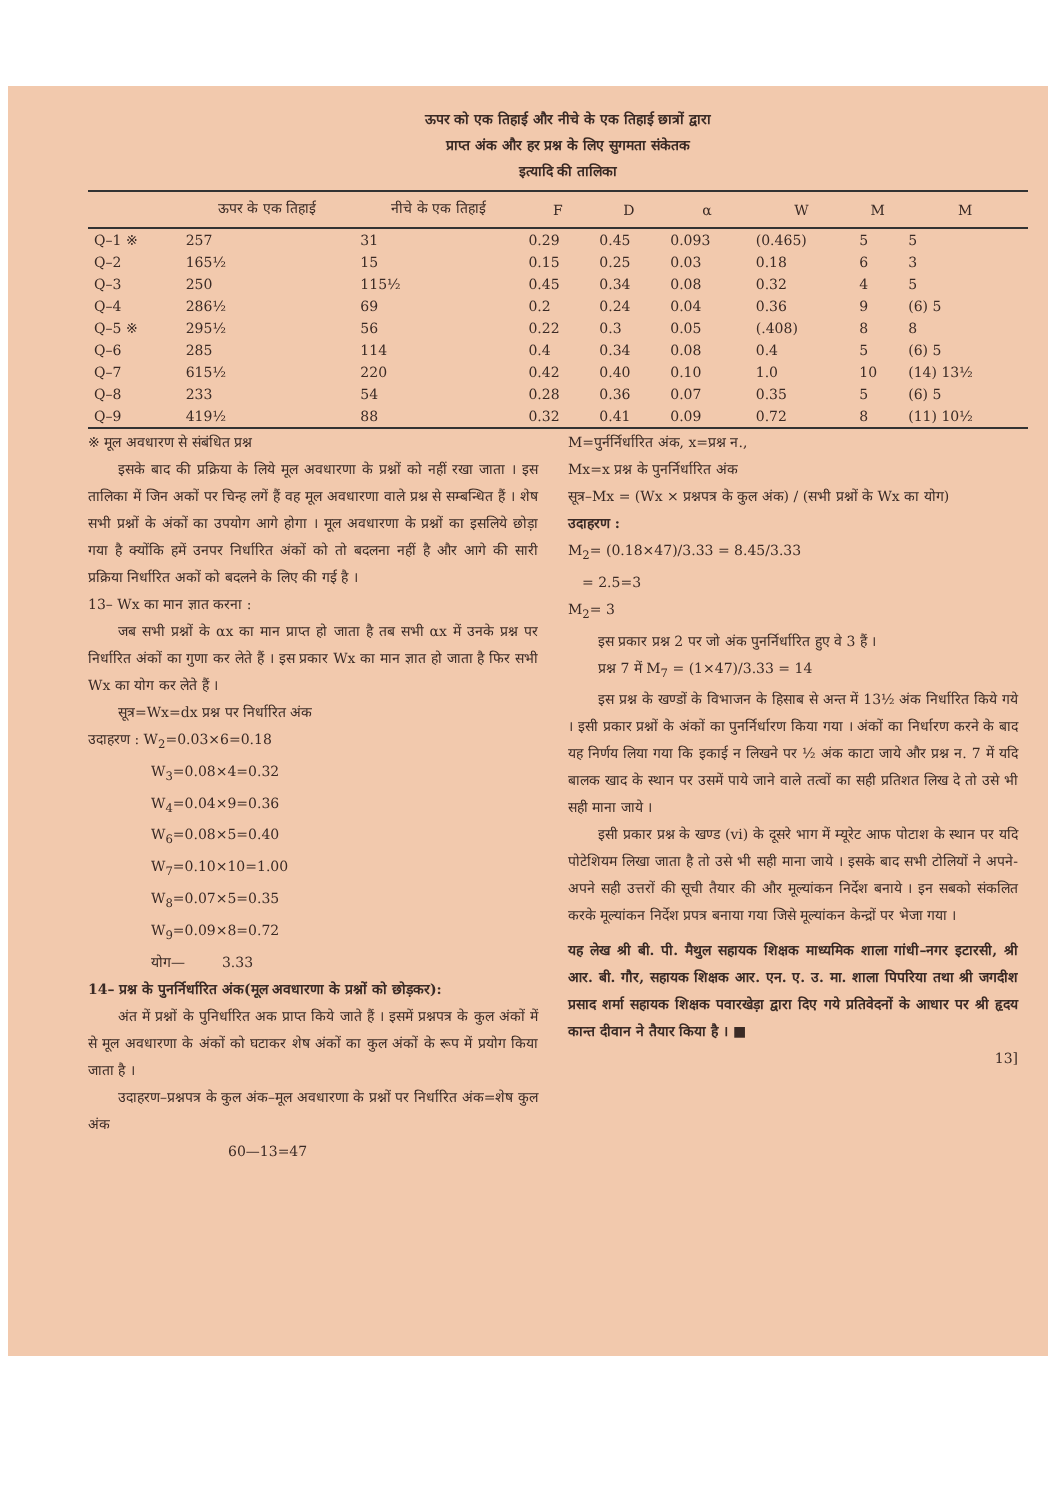ऊपर को एक तिहाई और नीचे के एक तिहाई छात्रों द्वारा
प्राप्त अंक और हर प्रश्न के लिए सुगमता संकेतक
इत्यादि की तालिका
| | ऊपर के एक तिहाई | नीचे के एक तिहाई | F | D | α | W | M | M |
| --- | --- | --- | --- | --- | --- | --- | --- | --- |
| Q–1 ※ | 257 | 31 | 0.29 | 0.45 | 0.093 | (0.465) | 5 | 5 |
| Q–2 | 165½ | 15 | 0.15 | 0.25 | 0.03 | 0.18 | 6 | 3 |
| Q–3 | 250 | 115½ | 0.45 | 0.34 | 0.08 | 0.32 | 4 | 5 |
| Q–4 | 286½ | 69 | 0.2 | 0.24 | 0.04 | 0.36 | 9 | (6) 5 |
| Q–5 ※ | 295½ | 56 | 0.22 | 0.3 | 0.05 | (.408) | 8 | 8 |
| Q–6 | 285 | 114 | 0.4 | 0.34 | 0.08 | 0.4 | 5 | (6) 5 |
| Q–7 | 615½ | 220 | 0.42 | 0.40 | 0.10 | 1.0 | 10 | (14) 13½ |
| Q–8 | 233 | 54 | 0.28 | 0.36 | 0.07 | 0.35 | 5 | (6) 5 |
| Q–9 | 419½ | 88 | 0.32 | 0.41 | 0.09 | 0.72 | 8 | (11) 10½ |
※ मूल अवधारण से संबंधित प्रश्न
इसके बाद की प्रक्रिया के लिये मूल अवधारणा के प्रश्नों को नहीं रखा जाता । इस तालिका में जिन अकों पर चिन्ह लगें हैं वह मूल अवधारणा वाले प्रश्न से सम्बन्धित हैं । शेष सभी प्रश्नों के अंकों का उपयोग आगे होगा । मूल अवधारणा के प्रश्नों का इसलिये छोड़ा गया है क्योंकि हमें उनपर निर्धारित अंकों को तो बदलना नहीं है और आगे की सारी प्रक्रिया निर्धारित अकों को बदलने के लिए की गई है ।
13– Wx का मान ज्ञात करना :
जब सभी प्रश्नों के αx का मान प्राप्त हो जाता है तब सभी αx में उनके प्रश्न पर निर्धारित अंकों का गुणा कर लेते हैं । इस प्रकार Wx का मान ज्ञात हो जाता है फिर सभी Wx का योग कर लेते हैं ।
सूत्र=Wx=dx प्रश्न पर निर्धारित अंक
उदाहरण : W<sub>2</sub>=0.03×6=0.18
     W<sub>3</sub>=0.08×4=0.32
     W<sub>4</sub>=0.04×9=0.36
     W<sub>6</sub>=0.08×5=0.40
     W<sub>7</sub>=0.10×10=1.00
     W<sub>8</sub>=0.07×5=0.35
     W<sub>9</sub>=0.09×8=0.72
     योग—    3.33
14– प्रश्न के पुनर्निर्धारित अंक(मूल अवधारणा के प्रश्नों को छोड़कर):
अंत में प्रश्नों के पुनिर्धारित अक प्राप्त किये जाते हैं । इसमें प्रश्नपत्र के कुल अंकों में से मूल अवधारणा के अंकों को घटाकर शेष अंकों का कुल अंकों के रूप में प्रयोग किया जाता है ।
उदाहरण–प्रश्नपत्र के कुल अंक–मूल अवधारणा के प्रश्नों पर निर्धारित अंक=शेष कुल अंक
60—13=47
M=पुर्नर्निर्धारित अंक, x=प्रश्न न.,
Mx=x प्रश्न के पुनर्निर्धारित अंक
सूत्र–Mx = (Wx × प्रश्नपत्र के कुल अंक) / (सभी प्रश्नों के Wx का योग)
उदाहरण :
M<sub>2</sub>= (0.18×47)/3.33 = 8.45/3.33
 = 2.5=3
M<sub>2</sub>= 3
इस प्रकार प्रश्न 2 पर जो अंक पुनर्निर्धारित हुए वे 3 हैं ।
प्रश्न 7 में M<sub>7</sub> = (1×47)/3.33 = 14
इस प्रश्न के खण्डों के विभाजन के हिसाब से अन्त में 13½ अंक निर्धारित किये गये । इसी प्रकार प्रश्नों के अंकों का पुनर्निर्धारण किया गया । अंकों का निर्धारण करने के बाद यह निर्णय लिया गया कि इकाई न लिखने पर ½ अंक काटा जाये और प्रश्न न. 7 में यदि बालक खाद के स्थान पर उसमें पाये जाने वाले तत्वों का सही प्रतिशत लिख दे तो उसे भी सही माना जाये ।
इसी प्रकार प्रश्न के खण्ड (vi) के दूसरे भाग में म्यूरेट आफ पोटाश के स्थान पर यदि पोटेशियम लिखा जाता है तो उसे भी सही माना जाये । इसके बाद सभी टोलियों ने अपने-अपने सही उत्तरों की सूची तैयार की और मूल्यांकन निर्देश बनाये । इन सबको संकलित करके मूल्यांकन निर्देश प्रपत्र बनाया गया जिसे मूल्यांकन केन्द्रों पर भेजा गया ।
यह लेख श्री बी. पी. मैथुल सहायक शिक्षक माध्यमिक शाला गांधी–नगर इटारसी, श्री आर. बी. गौर, सहायक शिक्षक आर. एन. ए. उ. मा. शाला पिपरिया तथा श्री जगदीश प्रसाद शर्मा सहायक शिक्षक पवारखेड़ा द्वारा दिए गये प्रतिवेदनों के आधार पर श्री हृदय कान्त दीवान ने तैयार किया है । ■
13]